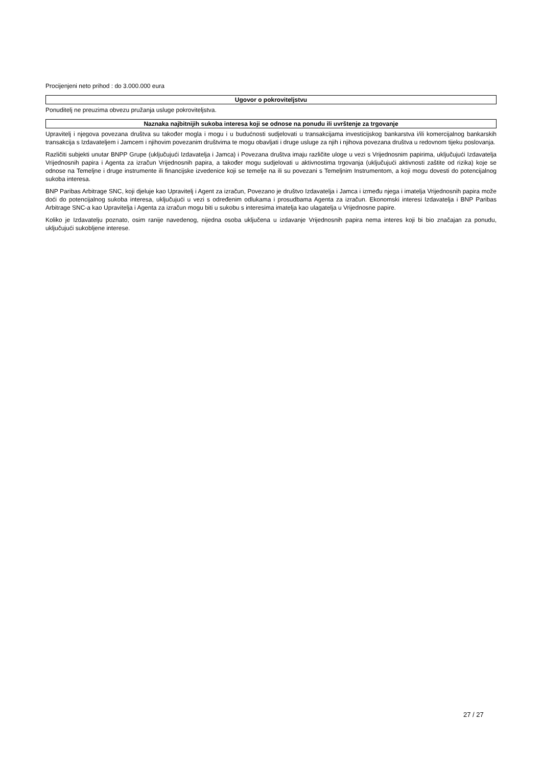Procijenjeni neto prihod : do 3.000.000 eura
Ugovor o pokroviteljstvu
Ponuditelj ne preuzima obvezu pružanja usluge pokroviteljstva.
Naznaka najbitnijih sukoba interesa koji se odnose na ponudu ili uvrštenje za trgovanje
Upravitelj i njegova povezana društva su također mogla i mogu i u budućnosti sudjelovati u transakcijama investicijskog bankarstva i/ili komercijalnog bankarskih transakcija s Izdavateljem i Jamcem i njihovim povezanim društvima te mogu obavljati i druge usluge za njih i njihova povezana društva u redovnom tijeku poslovanja.
Različiti subjekti unutar BNPP Grupe (uključujući Izdavatelja i Jamca) i Povezana društva imaju različite uloge u vezi s Vrijednosnim papirima, uključujući Izdavatelja Vrijednosnih papira i Agenta za izračun Vrijednosnih papira, a također mogu sudjelovati u aktivnostima trgovanja (uključujući aktivnosti zaštite od rizika) koje se odnose na Temeljne i druge instrumente ili financijske izvedenice koji se temelje na ili su povezani s Temeljnim Instrumentom, a koji mogu dovesti do potencijalnog sukoba interesa.
BNP Paribas Arbitrage SNC, koji djeluje kao Upravitelj i Agent za izračun, Povezano je društvo Izdavatelja i Jamca i između njega i imatelja Vrijednosnih papira može doći do potencijalnog sukoba interesa, uključujući u vezi s određenim odlukama i prosudbama Agenta za izračun. Ekonomski interesi Izdavatelja i BNP Paribas Arbitrage SNC-a kao Upravitelja i Agenta za izračun mogu biti u sukobu s interesima imatelja kao ulagatelja u Vrijednosne papire.
Koliko je Izdavatelju poznato, osim ranije navedenog, nijedna osoba uključena u izdavanje Vrijednosnih papira nema interes koji bi bio značajan za ponudu, uključujući sukobljene interese.
27 / 27